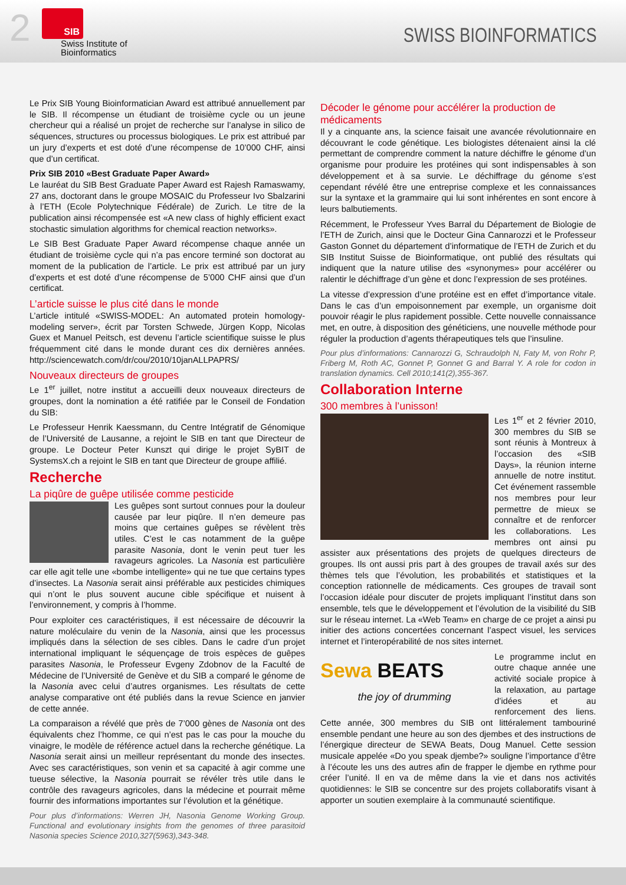2
SIB
Swiss Institute of
Bioinformatics
SWISS BIOINFORMATICS
Le Prix SIB Young Bioinformatician Award est attribué annuellement par le SIB. Il récompense un étudiant de troisième cycle ou un jeune chercheur qui a réalisé un projet de recherche sur l’analyse in silico de séquences, structures ou processus biologiques. Le prix est attribué par un jury d’experts et est doté d’une récompense de 10’000 CHF, ainsi que d’un certificat.
Prix SIB 2010 «Best Graduate Paper Award»
Le lauréat du SIB Best Graduate Paper Award est Rajesh Ramaswamy, 27 ans, doctorant dans le groupe MOSAIC du Professeur Ivo Sbalzarini à l’ETH (Ecole Polytechnique Fédérale) de Zurich. Le titre de la publication ainsi récompensée est «A new class of highly efficient exact stochastic simulation algorithms for chemical reaction networks».
Le SIB Best Graduate Paper Award récompense chaque année un étudiant de troisième cycle qui n’a pas encore terminé son doctorat au moment de la publication de l’article. Le prix est attribué par un jury d’experts et est doté d’une récompense de 5’000 CHF ainsi que d’un certificat.
L’article suisse le plus cité dans le monde
L’article intitulé «SWISS-MODEL: An automated protein homology-modeling server», écrit par Torsten Schwede, Jürgen Kopp, Nicolas Guex et Manuel Peitsch, est devenu l’article scientifique suisse le plus fréquemment cité dans le monde durant ces dix dernières années. http://sciencewatch.com/dr/cou/2010/10janALLPAPRS/
Nouveaux directeurs de groupes
Le 1<sup>er</sup> juillet, notre institut a accueilli deux nouveaux directeurs de groupes, dont la nomination a été ratifiée par le Conseil de Fondation du SIB:
Le Professeur Henrik Kaessmann, du Centre Intégratif de Génomique de l’Université de Lausanne, a rejoint le SIB en tant que Directeur de groupe. Le Docteur Peter Kunszt qui dirige le projet SyBIT de SystemsX.ch a rejoint le SIB en tant que Directeur de groupe affilié.
Recherche
La piqûre de guêpe utilisée comme pesticide
Les guêpes sont surtout connues pour la douleur causée par leur piqûre. Il n’en demeure pas moins que certaines guêpes se révèlent très utiles. C’est le cas notamment de la guêpe parasite Nasonia, dont le venin peut tuer les ravageurs agricoles. La Nasonia est particulière car elle agit telle une «bombe intelligente» qui ne tue que certains types d’insectes. La Nasonia serait ainsi préférable aux pesticides chimiques qui n’ont le plus souvent aucune cible spécifique et nuisent à l’environnement, y compris à l’homme.
Pour exploiter ces caractéristiques, il est nécessaire de découvrir la nature moléculaire du venin de la Nasonia, ainsi que les processus impliqués dans la sélection de ses cibles. Dans le cadre d’un projet international impliquant le séquençage de trois espèces de guêpes parasites Nasonia, le Professeur Evgeny Zdobnov de la Faculté de Médecine de l’Université de Genève et du SIB a comparé le génome de la Nasonia avec celui d’autres organismes. Les résultats de cette analyse comparative ont été publiés dans la revue Science en janvier de cette année.
La comparaison a révélé que près de 7’000 gènes de Nasonia ont des équivalents chez l’homme, ce qui n’est pas le cas pour la mouche du vinaigre, le modèle de référence actuel dans la recherche génétique. La Nasonia serait ainsi un meilleur représentant du monde des insectes. Avec ses caractéristiques, son venin et sa capacité à agir comme une tueuse sélective, la Nasonia pourrait se révéler très utile dans le contrôle des ravageurs agricoles, dans la médecine et pourrait même fournir des informations importantes sur l’évolution et la génétique.
Pour plus d’informations: Werren JH, Nasonia Genome Working Group. Functional and evolutionary insights from the genomes of three parasitoid Nasonia species Science 2010,327(5963),343-348.
Décoder le génome pour accélérer la production de médicaments
Il y a cinquante ans, la science faisait une avancée révolutionnaire en découvrant le code génétique. Les biologistes détenaient ainsi la clé permettant de comprendre comment la nature déchiffre le génome d’un organisme pour produire les protéines qui sont indispensables à son développement et à sa survie. Le déchiffrage du génome s’est cependant révélé être une entreprise complexe et les connaissances sur la syntaxe et la grammaire qui lui sont inhérentes en sont encore à leurs balbutiements.
Récemment, le Professeur Yves Barral du Département de Biologie de l’ETH de Zurich, ainsi que le Docteur Gina Cannarozzi et le Professeur Gaston Gonnet du département d’informatique de l’ETH de Zurich et du SIB Institut Suisse de Bioinformatique, ont publié des résultats qui indiquent que la nature utilise des «synonymes» pour accélérer ou ralentir le déchiffrage d’un gène et donc l’expression de ses protéines.
La vitesse d’expression d’une protéine est en effet d’importance vitale. Dans le cas d’un empoisonnement par exemple, un organisme doit pouvoir réagir le plus rapidement possible. Cette nouvelle connaissance met, en outre, à disposition des généticiens, une nouvelle méthode pour réguler la production d’agents thérapeutiques tels que l’insuline.
Pour plus d’informations: Cannarozzi G, Schraudolph N, Faty M, von Rohr P, Friberg M, Roth AC, Gonnet P, Gonnet G and Barral Y. A role for codon in translation dynamics. Cell 2010;141(2),355-367.
Collaboration Interne
300 membres à l’unisson!
Les 1<sup>er</sup> et 2 février 2010, 300 membres du SIB se sont réunis à Montreux à l’occasion des «SIB Days», la réunion interne annuelle de notre institut. Cet événement rassemble nos membres pour leur permettre de mieux se connaître et de renforcer les collaborations. Les membres ont ainsi pu assister aux présentations des projets de quelques directeurs de groupes. Ils ont aussi pris part à des groupes de travail axés sur des thèmes tels que l’évolution, les probabilités et statistiques et la conception rationnelle de médicaments. Ces groupes de travail sont l’occasion idéale pour discuter de projets impliquant l’institut dans son ensemble, tels que le développement et l’évolution de la visibilité du SIB sur le réseau internet. La «Web Team» en charge de ce projet a ainsi pu initier des actions concertées concernant l’aspect visuel, les services internet et l’interopérabilité de nos sites internet.
Sewa BEATS
the joy of drumming
Le programme inclut en outre chaque année une activité sociale propice à la relaxation, au partage d’idées et au renforcement des liens. Cette année, 300 membres du SIB ont littéralement tambouriné ensemble pendant une heure au son des djembes et des instructions de l’énergique directeur de SEWA Beats, Doug Manuel. Cette session musicale appelée «Do you speak djembe?» souligne l’importance d’être à l’écoute les uns des autres afin de frapper le djembe en rythme pour créer l’unité. Il en va de même dans la vie et dans nos activités quotidiennes: le SIB se concentre sur des projets collaboratifs visant à apporter un soutien exemplaire à la communauté scientifique.